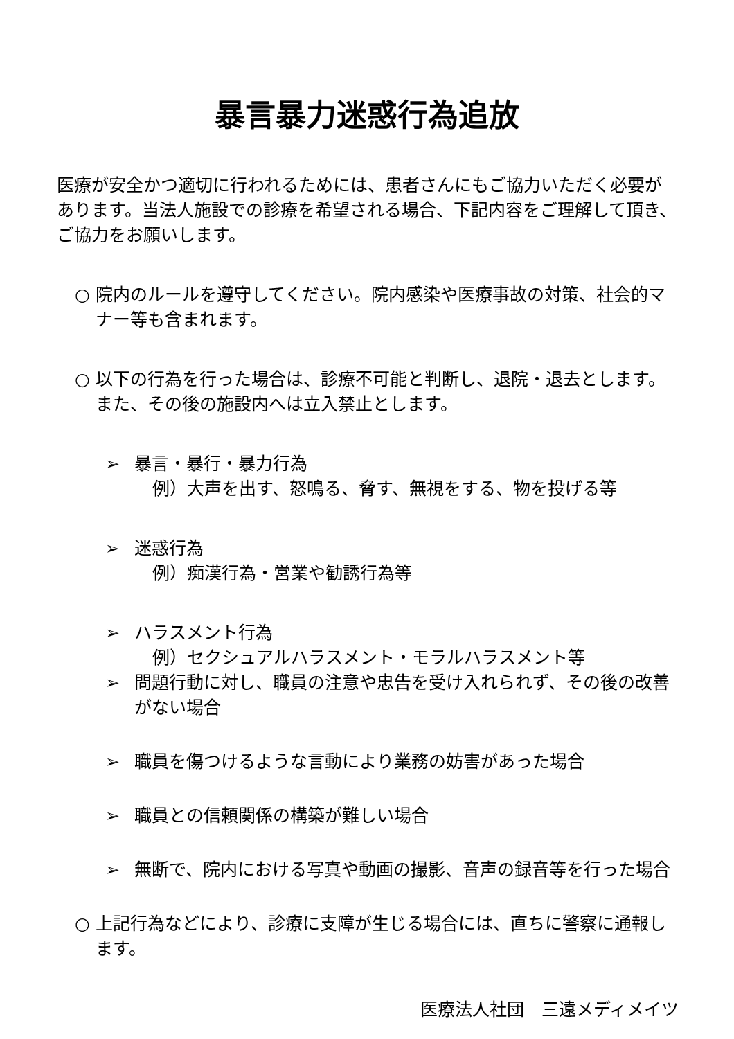暴言暴力迷惑行為追放
医療が安全かつ適切に行われるためには、患者さんにもご協力いただく必要があります。当法人施設での診療を希望される場合、下記内容をご理解して頂き、ご協力をお願いします。
○ 院内のルールを遵守してください。院内感染や医療事故の対策、社会的マナー等も含まれます。
○ 以下の行為を行った場合は、診療不可能と判断し、退院・退去とします。また、その後の施設内へは立入禁止とします。
➢ 暴言・暴行・暴力行為
例）大声を出す、怒鳴る、脅す、無視をする、物を投げる等
➢ 迷惑行為
例）痴漢行為・営業や勧誘行為等
➢ ハラスメント行為
例）セクシュアルハラスメント・モラルハラスメント等
➢ 問題行動に対し、職員の注意や忠告を受け入れられず、その後の改善がない場合
➢ 職員を傷つけるような言動により業務の妨害があった場合
➢ 職員との信頼関係の構築が難しい場合
➢ 無断で、院内における写真や動画の撮影、音声の録音等を行った場合
○ 上記行為などにより、診療に支障が生じる場合には、直ちに警察に通報します。
医療法人社団　三遠メディメイツ